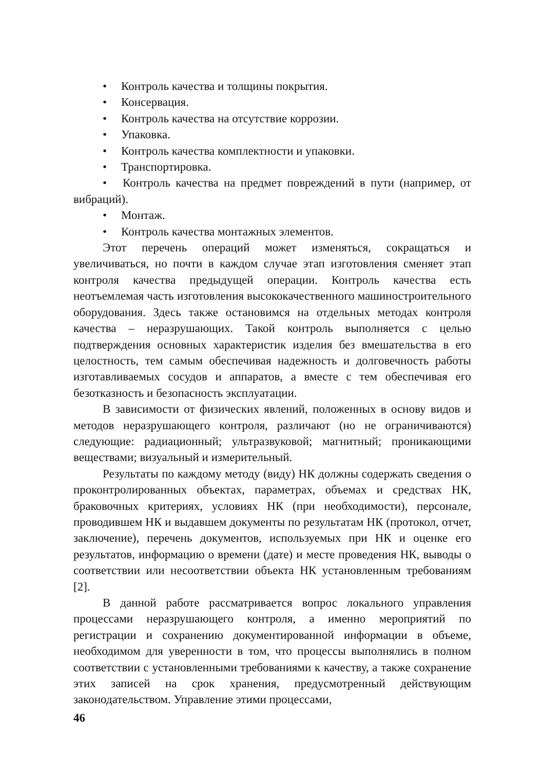• Контроль качества и толщины покрытия.
• Консервация.
• Контроль качества на отсутствие коррозии.
• Упаковка.
• Контроль качества комплектности и упаковки.
• Транспортировка.
• Контроль качества на предмет повреждений в пути (например, от вибраций).
• Монтаж.
• Контроль качества монтажных элементов.
Этот перечень операций может изменяться, сокращаться и увеличиваться, но почти в каждом случае этап изготовления сменяет этап контроля качества предыдущей операции. Контроль качества есть неотъемлемая часть изготовления высококачественного машиностроительного оборудования. Здесь также остановимся на отдельных методах контроля качества – неразрушающих. Такой контроль выполняется с целью подтверждения основных характеристик изделия без вмешательства в его целостность, тем самым обеспечивая надежность и долговечность работы изготавливаемых сосудов и аппаратов, а вместе с тем обеспечивая его безотказность и безопасность эксплуатации.
В зависимости от физических явлений, положенных в основу видов и методов неразрушающего контроля, различают (но не ограничиваются) следующие: радиационный; ультразвуковой; магнитный; проникающими веществами; визуальный и измерительный.
Результаты по каждому методу (виду) НК должны содержать сведения о проконтролированных объектах, параметрах, объемах и средствах НК, браковочных критериях, условиях НК (при необходимости), персонале, проводившем НК и выдавшем документы по результатам НК (протокол, отчет, заключение), перечень документов, используемых при НК и оценке его результатов, информацию о времени (дате) и месте проведения НК, выводы о соответствии или несоответствии объекта НК установленным требованиям [2].
В данной работе рассматривается вопрос локального управления процессами неразрушающего контроля, а именно мероприятий по регистрации и сохранению документированной информации в объеме, необходимом для уверенности в том, что процессы выполнялись в полном соответствии с установленными требованиями к качеству, а также сохранение этих записей на срок хранения, предусмотренный действующим законодательством. Управление этими процессами,
46